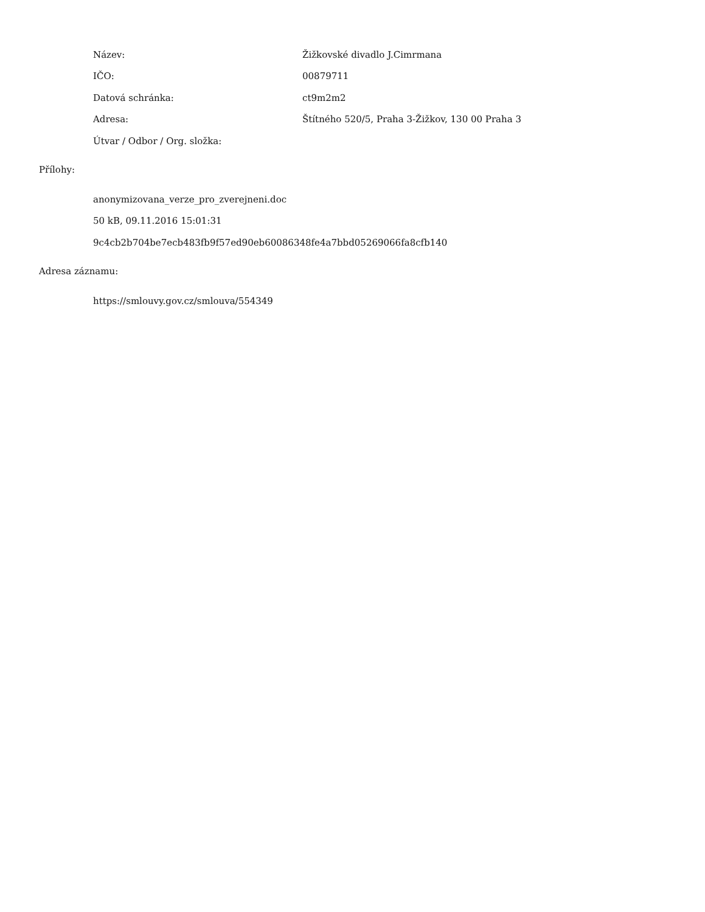| Název: | Žižkovské divadlo J.Cimrmana |
| IČO: | 00879711 |
| Datová schránka: | ct9m2m2 |
| Adresa: | Štítného 520/5, Praha 3-Žižkov, 130 00 Praha 3 |
| Útvar / Odbor / Org. složka: | |
Přílohy:
anonymizovana_verze_pro_zverejneni.doc
50 kB, 09.11.2016 15:01:31
9c4cb2b704be7ecb483fb9f57ed90eb60086348fe4a7bbd05269066fa8cfb140
Adresa záznamu:
https://smlouvy.gov.cz/smlouva/554349